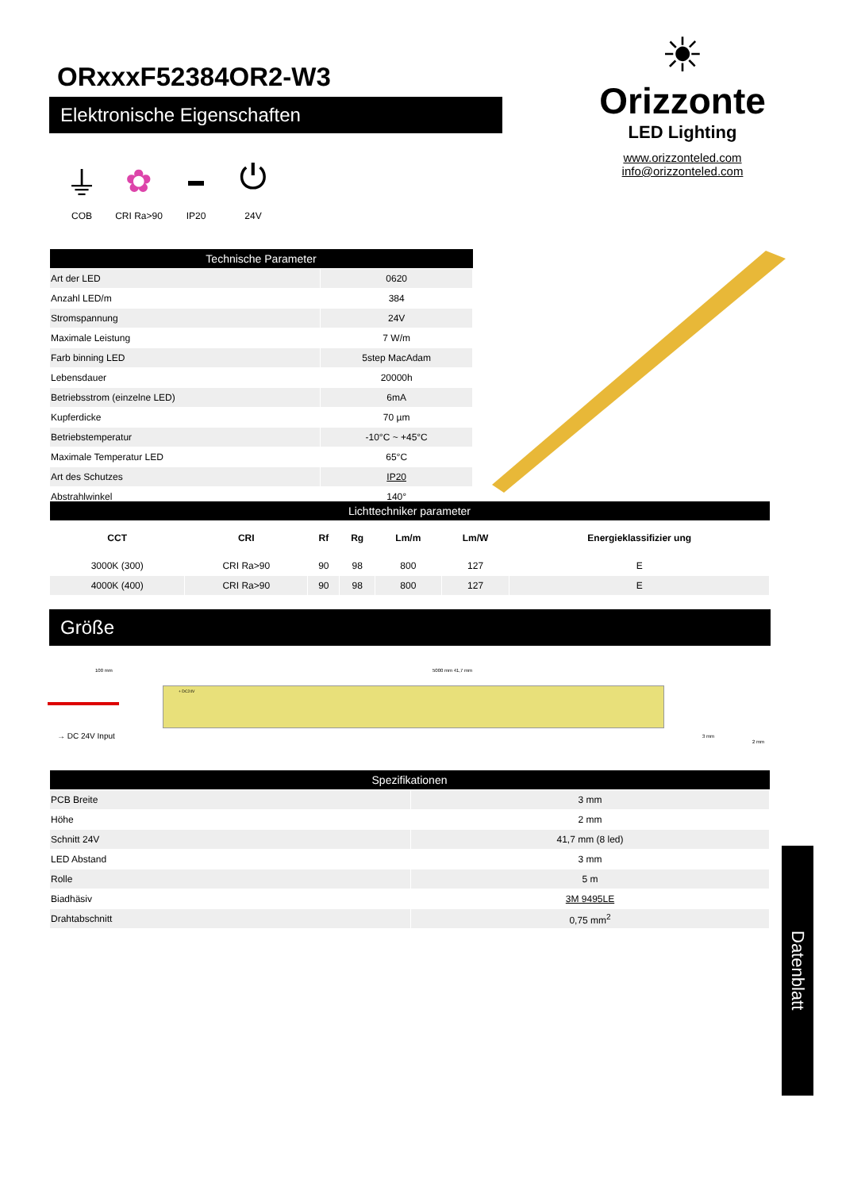ORxxxF52384OR2-W3
Elektronische Eigenschaften
⏚
COB
✿
CRI Ra>90
▬
IP20
⏻
24V
☀
Orizzonte
LED Lighting
www.orizzonteled.com
info@orizzonteled.com
| Technische Parameter | |
| --- | --- |
| Art der LED | 0620 |
| Anzahl LED/m | 384 |
| Stromspannung | 24V |
| Maximale Leistung | 7 W/m |
| Farb binning LED | 5step MacAdam |
| Lebensdauer | 20000h |
| Betriebsstrom (einzelne LED) | 6mA |
| Kupferdicke | 70 µm |
| Betriebstemperatur | -10°C ~ +45°C |
| Maximale Temperatur LED | 65°C |
| Art des Schutzes | IP20 |
| Abstrahlwinkel | 140° |
| Lichttechniker parameter | | | | | | |
| --- | --- | --- | --- | --- | --- | --- |
| CCT | CRI | Rf | Rg | Lm/m | Lm/W | Energieklassifizier ung |
| 3000K (300) | CRI Ra>90 | 90 | 98 | 800 | 127 | E |
| 4000K (400) | CRI Ra>90 | 90 | 98 | 800 | 127 | E |
Größe
100 mm 5000 mm 41,7 mm
+ DC24V
→ DC 24V Input 3 mm
2 mm
| Spezifikationen | |
| --- | --- |
| PCB Breite | 3 mm |
| Höhe | 2 mm |
| Schnitt 24V | 41,7 mm (8 led) |
| LED Abstand | 3 mm |
| Rolle | 5 m |
| Biadhäsiv | 3M 9495LE |
| Drahtabschnitt | 0,75 mm<sup>2</sup> |
Datenblatt